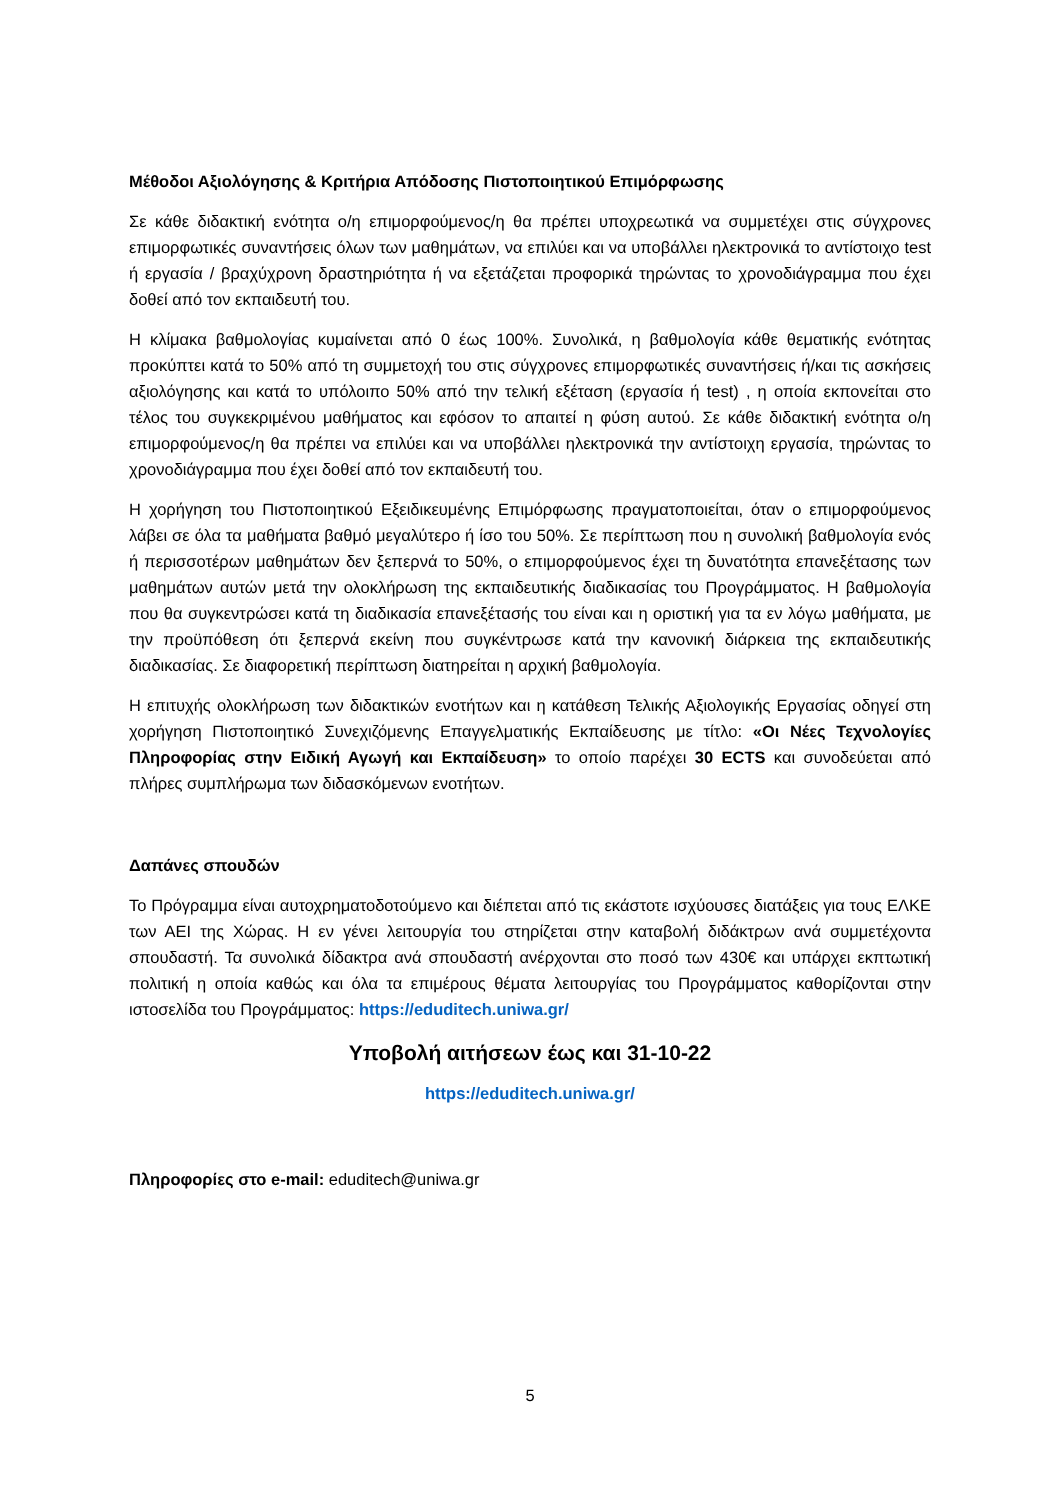Μέθοδοι Αξιολόγησης & Κριτήρια Απόδοσης Πιστοποιητικού Επιμόρφωσης
Σε κάθε διδακτική ενότητα ο/η επιμορφούμενος/η θα πρέπει υποχρεωτικά να συμμετέχει στις σύγχρονες επιμορφωτικές συναντήσεις όλων των μαθημάτων, να επιλύει και να υποβάλλει ηλεκτρονικά το αντίστοιχο test ή εργασία / βραχύχρονη δραστηριότητα ή να εξετάζεται προφορικά τηρώντας το χρονοδιάγραμμα που έχει δοθεί από τον εκπαιδευτή του.
Η κλίμακα βαθμολογίας κυμαίνεται από 0 έως 100%. Συνολικά, η βαθμολογία κάθε θεματικής ενότητας προκύπτει κατά το 50% από τη συμμετοχή του στις σύγχρονες επιμορφωτικές συναντήσεις ή/και τις ασκήσεις αξιολόγησης και κατά το υπόλοιπο 50% από την τελική εξέταση (εργασία ή test) , η οποία εκπονείται στο τέλος του συγκεκριμένου μαθήματος και εφόσον το απαιτεί η φύση αυτού. Σε κάθε διδακτική ενότητα ο/η επιμορφούμενος/η θα πρέπει να επιλύει και να υποβάλλει ηλεκτρονικά την αντίστοιχη εργασία, τηρώντας το χρονοδιάγραμμα που έχει δοθεί από τον εκπαιδευτή του.
Η χορήγηση του Πιστοποιητικού Εξειδικευμένης Επιμόρφωσης πραγματοποιείται, όταν ο επιμορφούμενος λάβει σε όλα τα μαθήματα βαθμό μεγαλύτερο ή ίσο του 50%. Σε περίπτωση που η συνολική βαθμολογία ενός ή περισσοτέρων μαθημάτων δεν ξεπερνά το 50%, ο επιμορφούμενος έχει τη δυνατότητα επανεξέτασης των μαθημάτων αυτών μετά την ολοκλήρωση της εκπαιδευτικής διαδικασίας του Προγράμματος. Η βαθμολογία που θα συγκεντρώσει κατά τη διαδικασία επανεξέτασής του είναι και η οριστική για τα εν λόγω μαθήματα, με την προϋπόθεση ότι ξεπερνά εκείνη που συγκέντρωσε κατά την κανονική διάρκεια της εκπαιδευτικής διαδικασίας. Σε διαφορετική περίπτωση διατηρείται η αρχική βαθμολογία.
Η επιτυχής ολοκλήρωση των διδακτικών ενοτήτων και η κατάθεση Τελικής Αξιολογικής Εργασίας οδηγεί στη χορήγηση Πιστοποιητικό Συνεχιζόμενης Επαγγελματικής Εκπαίδευσης με τίτλο: «Οι Νέες Τεχνολογίες Πληροφορίας στην Ειδική Αγωγή και Εκπαίδευση» το οποίο παρέχει 30 ECTS και συνοδεύεται από πλήρες συμπλήρωμα των διδασκόμενων ενοτήτων.
Δαπάνες σπουδών
Το Πρόγραμμα είναι αυτοχρηματοδοτούμενο και διέπεται από τις εκάστοτε ισχύουσες διατάξεις για τους ΕΛΚΕ των ΑΕΙ της Χώρας. Η εν γένει λειτουργία του στηρίζεται στην καταβολή διδάκτρων ανά συμμετέχοντα σπουδαστή. Τα συνολικά δίδακτρα ανά σπουδαστή ανέρχονται στο ποσό των 430€ και υπάρχει εκπτωτική πολιτική η οποία καθώς και όλα τα επιμέρους θέματα λειτουργίας του Προγράμματος καθορίζονται στην ιστοσελίδα του Προγράμματος: https://eduditech.uniwa.gr/
Υποβολή αιτήσεων έως και 31-10-22
https://eduditech.uniwa.gr/
Πληροφορίες στο e-mail: eduditech@uniwa.gr
5